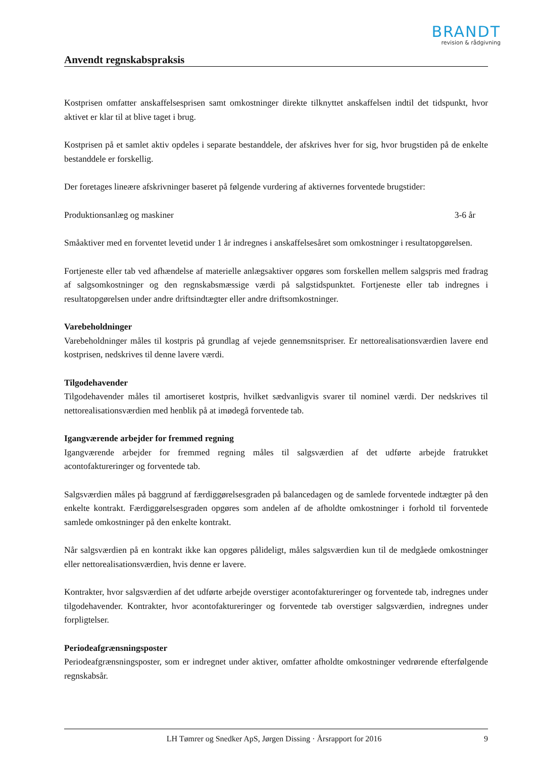BRANDT
revision & rådgivning
Anvendt regnskabspraksis
Kostprisen omfatter anskaffelsesprisen samt omkostninger direkte tilknyttet anskaffelsen indtil det tidspunkt, hvor aktivet er klar til at blive taget i brug.
Kostprisen på et samlet aktiv opdeles i separate bestanddele, der afskrives hver for sig, hvor brugstiden på de enkelte bestanddele er forskellig.
Der foretages lineære afskrivninger baseret på følgende vurdering af aktivernes forventede brugstider:
Produktionsanlæg og maskiner 3-6 år
Småaktiver med en forventet levetid under 1 år indregnes i anskaffelsesåret som omkostninger i resultatopgørelsen.
Fortjeneste eller tab ved afhændelse af materielle anlægsaktiver opgøres som forskellen mellem salgspris med fradrag af salgsomkostninger og den regnskabsmæssige værdi på salgstidspunktet. Fortjeneste eller tab indregnes i resultatopgørelsen under andre driftsindtægter eller andre driftsomkostninger.
Varebeholdninger
Varebeholdninger måles til kostpris på grundlag af vejede gennemsnitspriser. Er nettorealisationsværdien lavere end kostprisen, nedskrives til denne lavere værdi.
Tilgodehavender
Tilgodehavender måles til amortiseret kostpris, hvilket sædvanligvis svarer til nominel værdi. Der nedskrives til nettorealisationsværdien med henblik på at imødegå forventede tab.
Igangværende arbejder for fremmed regning
Igangværende arbejder for fremmed regning måles til salgsværdien af det udførte arbejde fratrukket acontofaktureringer og forventede tab.
Salgsværdien måles på baggrund af færdiggørelsesgraden på balancedagen og de samlede forventede indtægter på den enkelte kontrakt. Færdiggørelsesgraden opgøres som andelen af de afholdte omkostninger i forhold til forventede samlede omkostninger på den enkelte kontrakt.
Når salgsværdien på en kontrakt ikke kan opgøres pålideligt, måles salgsværdien kun til de medgåede omkostninger eller nettorealisationsværdien, hvis denne er lavere.
Kontrakter, hvor salgsværdien af det udførte arbejde overstiger acontofaktureringer og forventede tab, indregnes under tilgodehavender. Kontrakter, hvor acontofaktureringer og forventede tab overstiger salgsværdien, indregnes under forpligtelser.
Periodeafgrænsningsposter
Periodeafgrænsningsposter, som er indregnet under aktiver, omfatter afholdte omkostninger vedrørende efterfølgende regnskabsår.
LH Tømrer og Snedker ApS, Jørgen Dissing · Årsrapport for 2016 9